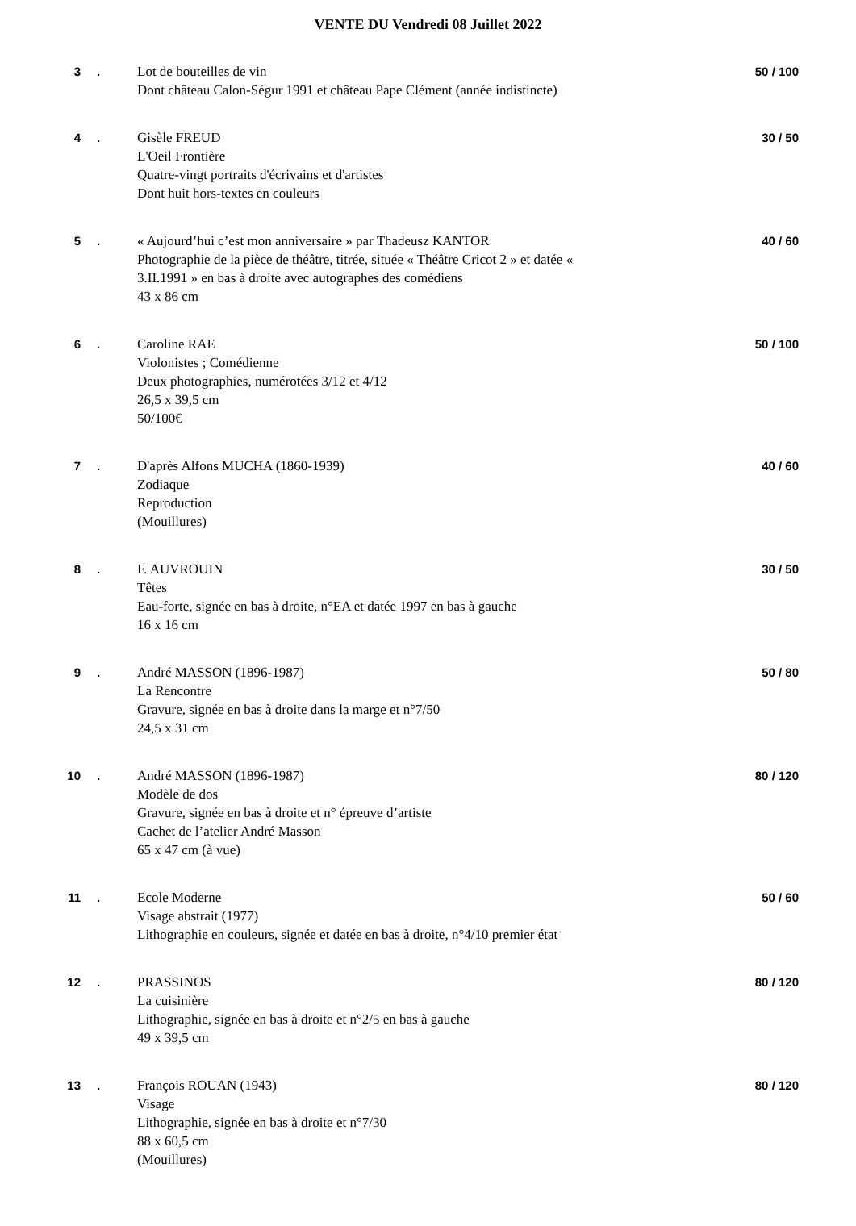VENTE DU Vendredi 08 Juillet 2022
| 3 | . | Lot de bouteilles de vin Dont château Calon-Ségur 1991 et château Pape Clément (année indistincte) | 50 / 100 |
| 4 | . | Gisèle FREUD L'Oeil Frontière Quatre-vingt portraits d'écrivains et d'artistes Dont huit hors-textes en couleurs | 30 / 50 |
| 5 | . | « Aujourd’hui c’est mon anniversaire » par Thadeusz KANTOR Photographie de la pièce de théâtre, titrée, située « Théâtre Cricot 2 » et datée « 3.II.1991 » en bas à droite avec autographes des comédiens 43 x 86 cm | 40 / 60 |
| 6 | . | Caroline RAE Violonistes ; Comédienne Deux photographies, numérotées 3/12 et 4/12 26,5 x 39,5 cm 50/100€ | 50 / 100 |
| 7 | . | D'après Alfons MUCHA (1860-1939) Zodiaque Reproduction (Mouillures) | 40 / 60 |
| 8 | . | F. AUVROUIN Têtes Eau-forte, signée en bas à droite, n°EA et datée 1997 en bas à gauche 16 x 16 cm | 30 / 50 |
| 9 | . | André MASSON (1896-1987) La Rencontre Gravure, signée en bas à droite dans la marge et n°7/50 24,5 x 31 cm | 50 / 80 |
| 10 | . | André MASSON (1896-1987) Modèle de dos Gravure, signée en bas à droite et n° épreuve d’artiste Cachet de l’atelier André Masson 65 x 47 cm (à vue) | 80 / 120 |
| 11 | . | Ecole Moderne Visage abstrait (1977) Lithographie en couleurs, signée et datée en bas à droite, n°4/10 premier état | 50 / 60 |
| 12 | . | PRASSINOS La cuisinière Lithographie, signée en bas à droite et n°2/5 en bas à gauche 49 x 39,5 cm | 80 / 120 |
| 13 | . | François ROUAN (1943) Visage Lithographie, signée en bas à droite et n°7/30 88 x 60,5 cm (Mouillures) | 80 / 120 |